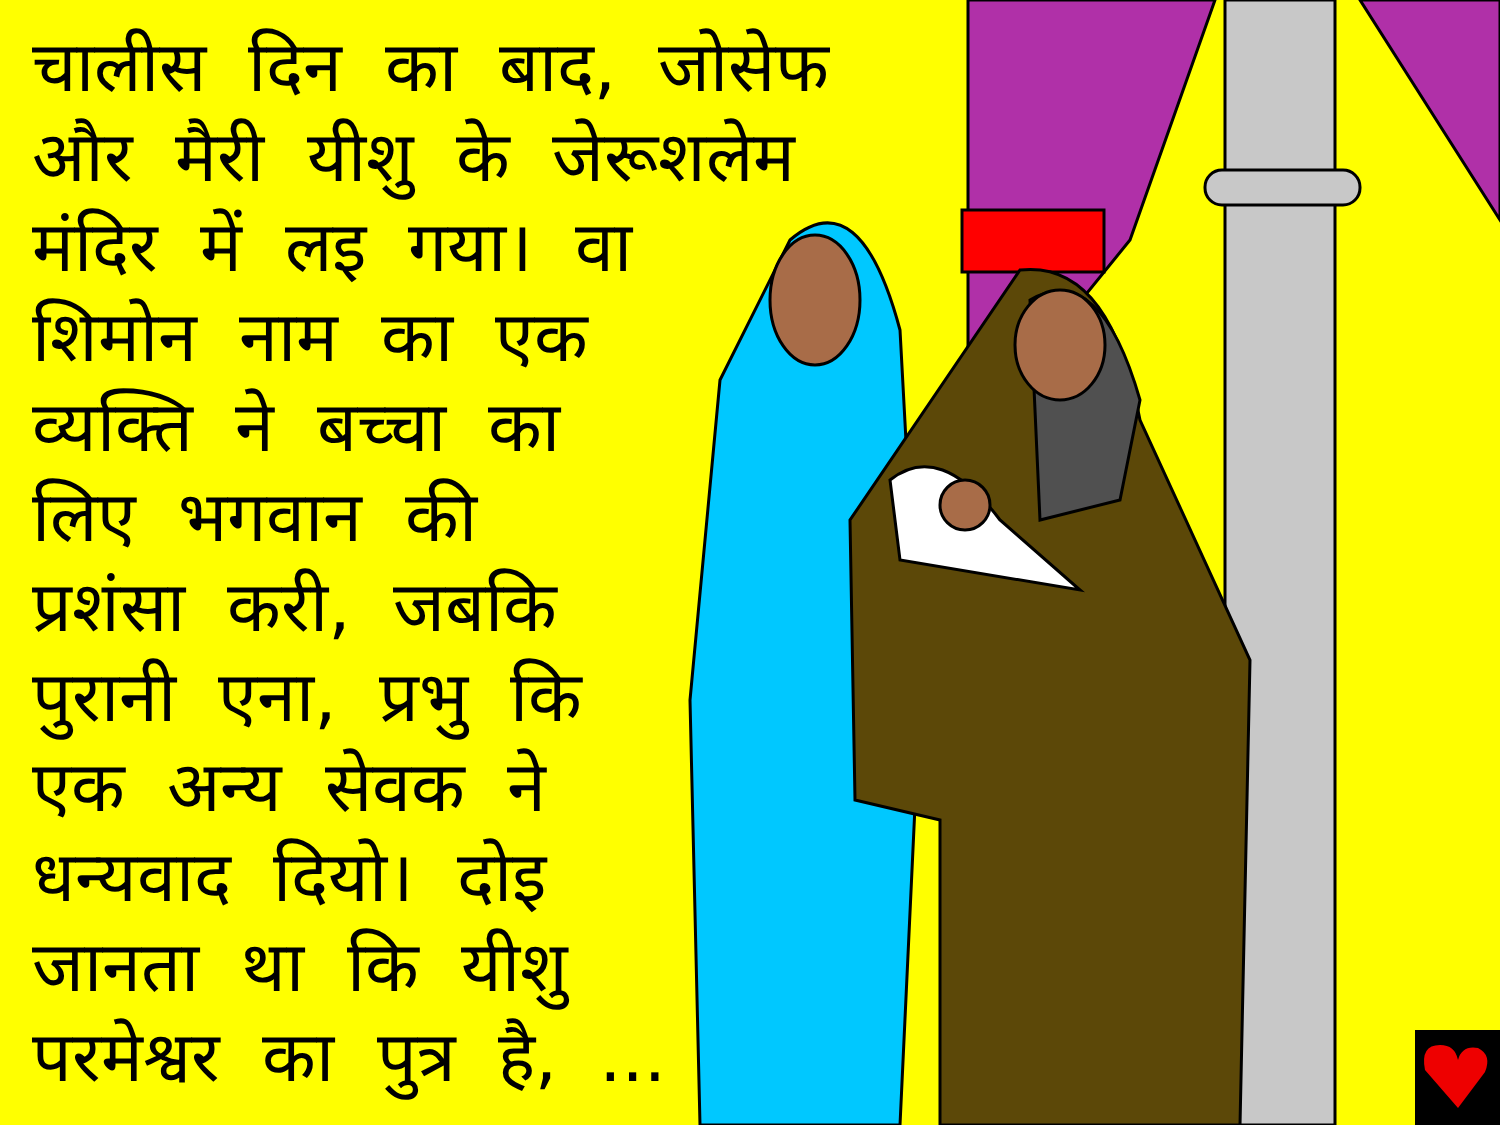चालीस दिन का बाद, जोसेफ
और मैरी यीशु के जेरूशलेम
मंदिर में लइ गया। वा
शिमोन नाम का एक
व्यक्ति ने बच्चा का
लिए भगवान की
प्रशंसा करी, जबकि
पुरानी एना, प्रभु कि
एक अन्य सेवक ने
धन्यवाद दियो। दोइ
जानता था कि यीशु
परमेश्वर का पुत्र है, ...